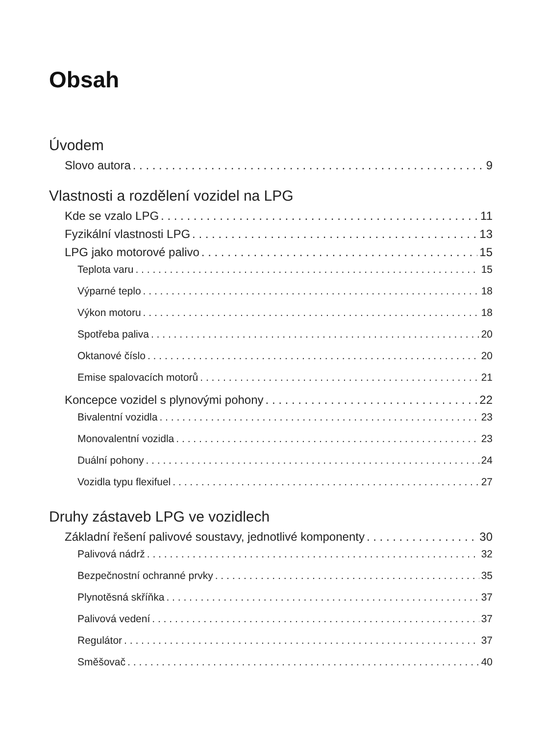Obsah
Úvodem
Slovo autora 9
Vlastnosti a rozdělení vozidel na LPG
Kde se vzalo LPG 11
Fyzikální vlastnosti LPG 13
LPG jako motorové palivo 15
Teplota varu 15
Výparné teplo 18
Výkon motoru 18
Spotřeba paliva 20
Oktanové číslo 20
Emise spalovacích motorů 21
Koncepce vozidel s plynovými pohony 22
Bivalentní vozidla 23
Monovalentní vozidla 23
Duální pohony 24
Vozidla typu flexifuel 27
Druhy zástaveb LPG ve vozidlech
Základní řešení palivové soustavy, jednotlivé komponenty 30
Palivová nádrž 32
Bezpečnostní ochranné prvky 35
Plynotěsná skříňka 37
Palivová vedení 37
Regulátor 37
Směšovač 40